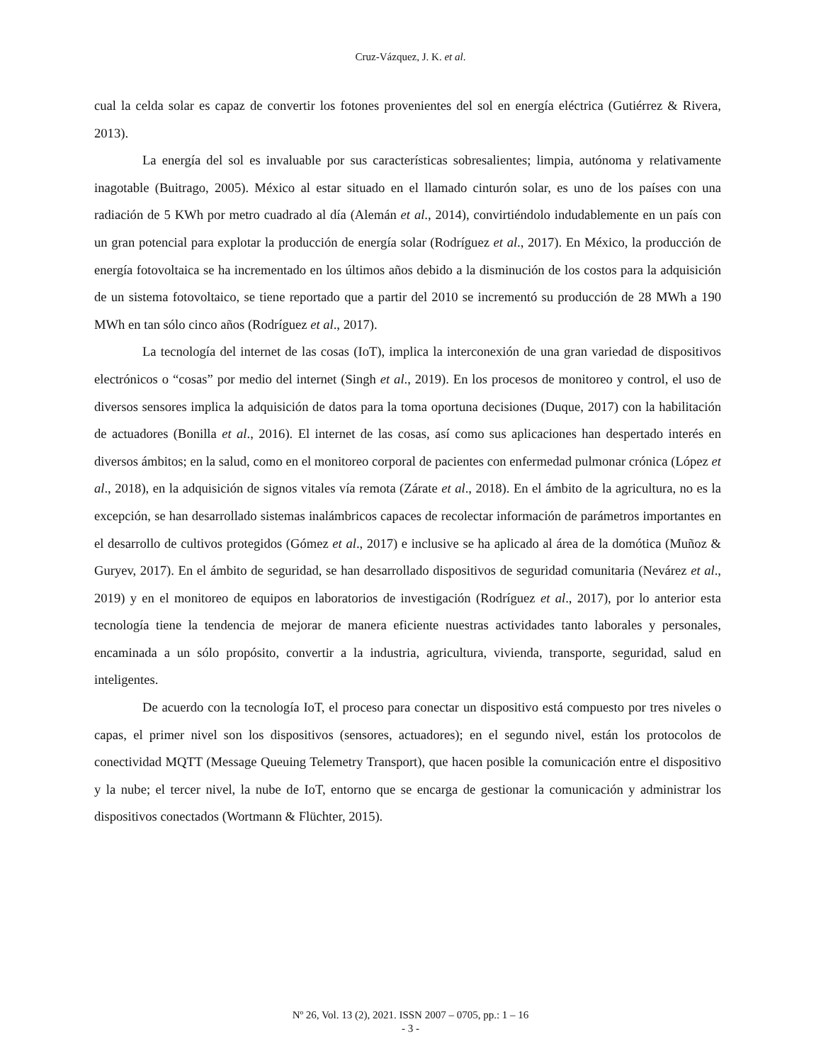Cruz-Vázquez, J. K. et al.
cual la celda solar es capaz de convertir los fotones provenientes del sol en energía eléctrica (Gutiérrez & Rivera, 2013).
La energía del sol es invaluable por sus características sobresalientes; limpia, autónoma y relativamente inagotable (Buitrago, 2005). México al estar situado en el llamado cinturón solar, es uno de los países con una radiación de 5 KWh por metro cuadrado al día (Alemán et al., 2014), convirtiéndolo indudablemente en un país con un gran potencial para explotar la producción de energía solar (Rodríguez et al., 2017). En México, la producción de energía fotovoltaica se ha incrementado en los últimos años debido a la disminución de los costos para la adquisición de un sistema fotovoltaico, se tiene reportado que a partir del 2010 se incrementó su producción de 28 MWh a 190 MWh en tan sólo cinco años (Rodríguez et al., 2017).
La tecnología del internet de las cosas (IoT), implica la interconexión de una gran variedad de dispositivos electrónicos o “cosas” por medio del internet (Singh et al., 2019). En los procesos de monitoreo y control, el uso de diversos sensores implica la adquisición de datos para la toma oportuna decisiones (Duque, 2017) con la habilitación de actuadores (Bonilla et al., 2016). El internet de las cosas, así como sus aplicaciones han despertado interés en diversos ámbitos; en la salud, como en el monitoreo corporal de pacientes con enfermedad pulmonar crónica (López et al., 2018), en la adquisición de signos vitales vía remota (Zárate et al., 2018). En el ámbito de la agricultura, no es la excepción, se han desarrollado sistemas inalámbricos capaces de recolectar información de parámetros importantes en el desarrollo de cultivos protegidos (Gómez et al., 2017) e inclusive se ha aplicado al área de la domótica (Muñoz & Guryev, 2017). En el ámbito de seguridad, se han desarrollado dispositivos de seguridad comunitaria (Nevárez et al., 2019) y en el monitoreo de equipos en laboratorios de investigación (Rodríguez et al., 2017), por lo anterior esta tecnología tiene la tendencia de mejorar de manera eficiente nuestras actividades tanto laborales y personales, encaminada a un sólo propósito, convertir a la industria, agricultura, vivienda, transporte, seguridad, salud en inteligentes.
De acuerdo con la tecnología IoT, el proceso para conectar un dispositivo está compuesto por tres niveles o capas, el primer nivel son los dispositivos (sensores, actuadores); en el segundo nivel, están los protocolos de conectividad MQTT (Message Queuing Telemetry Transport), que hacen posible la comunicación entre el dispositivo y la nube; el tercer nivel, la nube de IoT, entorno que se encarga de gestionar la comunicación y administrar los dispositivos conectados (Wortmann & Flüchter, 2015).
Nº 26, Vol. 13 (2), 2021. ISSN 2007 – 0705, pp.: 1 – 16
- 3 -